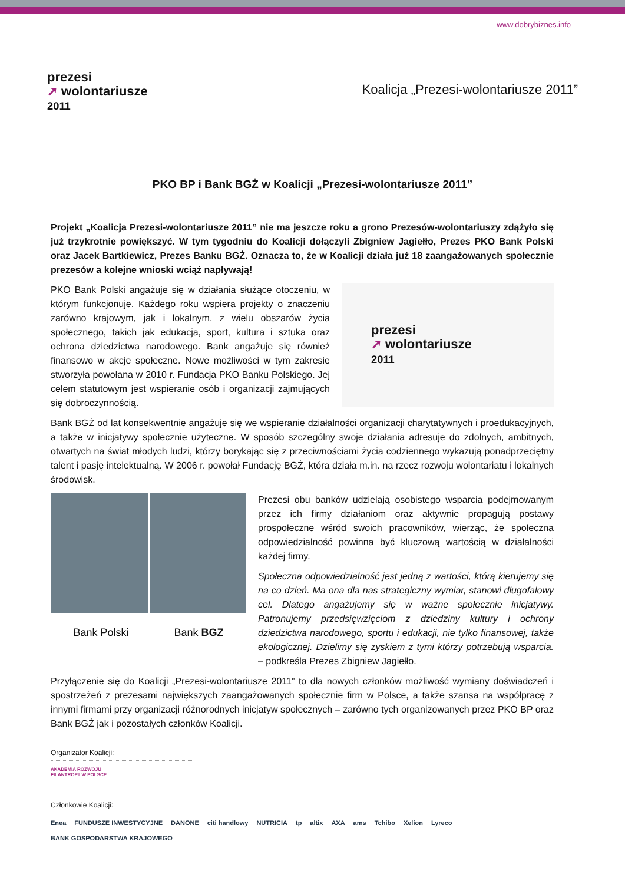www.dobrybiznes.info
prezesi
➚ wolontariusze
2011
Koalicja „Prezesi-wolontariusze 2011”
PKO BP i Bank BGŻ w Koalicji „Prezesi-wolontariusze 2011”
Projekt „Koalicja Prezesi-wolontariusze 2011” nie ma jeszcze roku a grono Prezesów-wolontariuszy zdążyło się już trzykrotnie powiększyć. W tym tygodniu do Koalicji dołączyli Zbigniew Jagiełło, Prezes PKO Bank Polski oraz Jacek Bartkiewicz, Prezes Banku BGŻ. Oznacza to, że w Koalicji działa już 18 zaangażowanych społecznie prezesów a kolejne wnioski wciąż napływają!
PKO Bank Polski angażuje się w działania służące otoczeniu, w którym funkcjonuje. Każdego roku wspiera projekty o znaczeniu zarówno krajowym, jak i lokalnym, z wielu obszarów życia społecznego, takich jak edukacja, sport, kultura i sztuka oraz ochrona dziedzictwa narodowego. Bank angażuje się również finansowo w akcje społeczne. Nowe możliwości w tym zakresie stworzyła powołana w 2010 r. Fundacja PKO Banku Polskiego. Jej celem statutowym jest wspieranie osób i organizacji zajmujących się dobroczynnością.
prezesi
➚ wolontariusze
2011
Bank BGŻ od lat konsekwentnie angażuje się we wspieranie działalności organizacji charytatywnych i proedukacyjnych, a także w inicjatywy społecznie użyteczne. W sposób szczególny swoje działania adresuje do zdolnych, ambitnych, otwartych na świat młodych ludzi, którzy borykając się z przeciwnościami życia codziennego wykazują ponadprzeciętny talent i pasję intelektualną. W 2006 r. powołał Fundację BGŻ, która działa m.in. na rzecz rozwoju wolontariatu i lokalnych środowisk.
Bank Polski Bank BGZ
Prezesi obu banków udzielają osobistego wsparcia podejmowanym przez ich firmy działaniom oraz aktywnie propagują postawy prospołeczne wśród swoich pracowników, wierząc, że społeczna odpowiedzialność powinna być kluczową wartością w działalności każdej firmy.
Społeczna odpowiedzialność jest jedną z wartości, którą kierujemy się na co dzień. Ma ona dla nas strategiczny wymiar, stanowi długofalowy cel. Dlatego angażujemy się w ważne społecznie inicjatywy. Patronujemy przedsięwzięciom z dziedziny kultury i ochrony dziedzictwa narodowego, sportu i edukacji, nie tylko finansowej, także ekologicznej. Dzielimy się zyskiem z tymi którzy potrzebują wsparcia. – podkreśla Prezes Zbigniew Jagiełło.
Przyłączenie się do Koalicji „Prezesi-wolontariusze 2011” to dla nowych członków możliwość wymiany doświadczeń i spostrzeżeń z prezesami największych zaangażowanych społecznie firm w Polsce, a także szansa na współpracę z innymi firmami przy organizacji różnorodnych inicjatyw społecznych – zarówno tych organizowanych przez PKO BP oraz Bank BGŻ jak i pozostałych członków Koalicji.
Organizator Koalicji:
AKADEMIA ROZWOJU
FILANTROPII W POLSCE
Członkowie Koalicji:
Enea FUNDUSZE INWESTYCYJNE DANONE citi handlowy NUTRICIA tp altix AXA ams Tchibo Xelion Lyreco BANK GOSPODARSTWA KRAJOWEGO